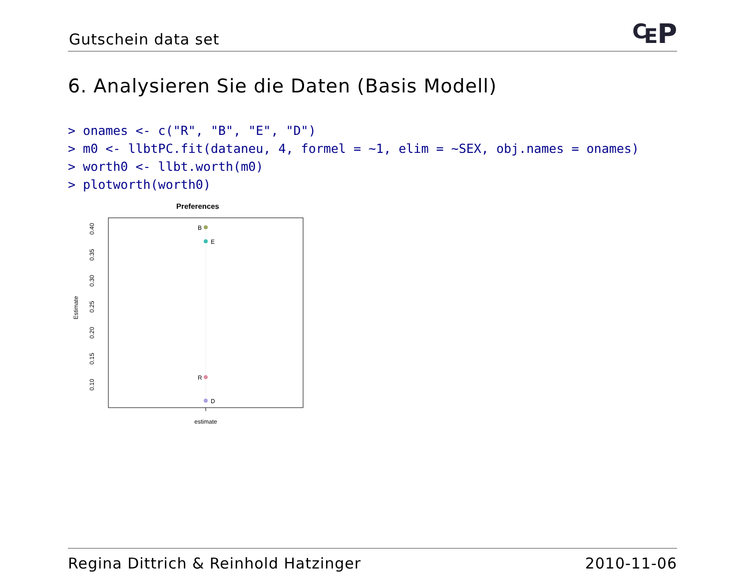Gutschein data set ₠P
6. Analysieren Sie die Daten (Basis Modell)
> onames <- c("R", "B", "E", "D")
> m0 <- llbtPC.fit(dataneu, 4, formel = ~1, elim = ~SEX, obj.names = onames)
> worth0 <- llbt.worth(m0)
> plotworth(worth0)
Preferences
B
E
R
D
estimate
0.40
0.35
0.30
0.25
0.20
0.15
0.10
Estimate
Regina Dittrich & Reinhold Hatzinger 2010-11-06